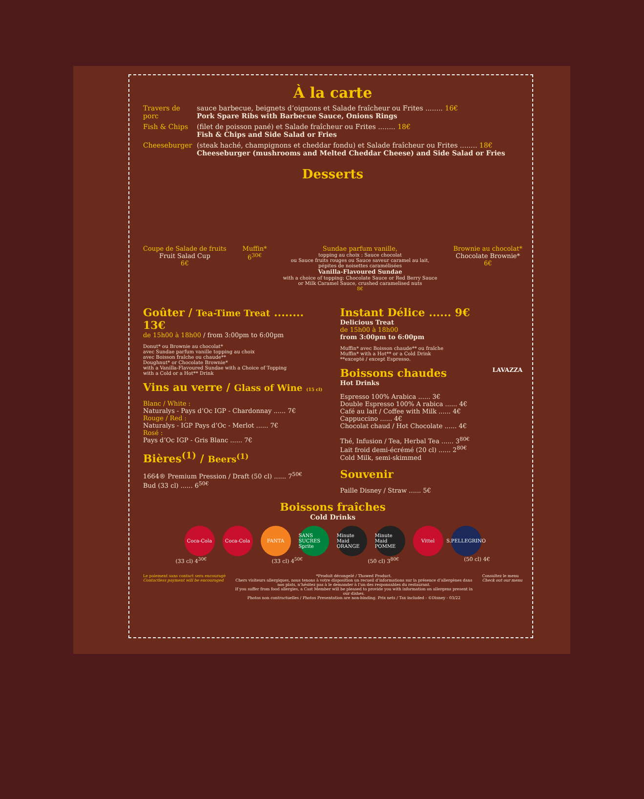À la carte
Travers de porc sauce barbecue, beignets d’oignons et Salade fraîcheur ou Frites ........ 16€
Pork Spare Ribs with Barbecue Sauce, Onions Rings
Fish & Chips (filet de poisson pané) et Salade fraîcheur ou Frites ........ 18€
Fish & Chips and Side Salad or Fries
Cheeseburger (steak haché, champignons et cheddar fondu) et Salade fraîcheur ou Frites ........ 18€
Cheeseburger (mushrooms and Melted Cheddar Cheese) and Side Salad or Fries
Desserts
Coupe de Salade de fruits
Fruit Salad Cup
6€
Muffin*
6<sup>30€</sup>
Sundae parfum vanille,
topping au choix : Sauce chocolat
ou Sauce fruits rouges ou Sauce saveur caramel au lait,
pépites de noisettes caramélisées
Vanilla-Flavoured Sundae
with a choice of topping: Chocolate Sauce or Red Berry Sauce
or Milk Caramel Sauce, crushed caramelised nuts
8€
Brownie au chocolat*
Chocolate Brownie*
6€
Goûter / Tea-Time Treat ........ 13€
de 15h00 à 18h00 / from 3:00pm to 6:00pm
Donut* ou Brownie au chocolat*
avec Sundae parfum vanille topping au choix
avec Boisson fraîche ou chaude**
Doughnut* or Chocolate Brownie*
with a Vanilla-Flavoured Sundae with a Choice of Topping
with a Cold or a Hot** Drink
Vins au verre / Glass of Wine (15 cl)
Blanc / White :
Naturalys - Pays d’Oc IGP - Chardonnay ...... 7€
Rouge / Red :
Naturalys - IGP Pays d’Oc - Merlot ...... 7€
Rosé :
Pays d’Oc IGP - Gris Blanc ...... 7€
Bières<sup>(1)</sup> / Beers<sup>(1)</sup>
1664® Premium Pression / Draft (50 cl) ...... 7<sup>50€</sup>
Bud (33 cl) ...... 6<sup>50€</sup>
Instant Délice ...... 9€
Delicious Treat
de 15h00 à 18h00
from 3:00pm to 6:00pm
Muffin* avec Boisson chaude** ou fraîche
Muffin* with a Hot** or a Cold Drink
**excepté / except Espresso.
Boissons chaudes LAVAZZA
Hot Drinks
Espresso 100% Arabica ...... 3€
Double Espresso 100% A rabica ...... 4€
Café au lait / Coffee with Milk ...... 4€
Cappuccino ...... 4€
Chocolat chaud / Hot Chocolate ...... 4€
Thé, Infusion / Tea, Herbal Tea ...... 3<sup>80€</sup>
Lait froid demi-écrémé (20 cl) ...... 2<sup>80€</sup>
Cold Milk, semi-skimmed
Souvenir
Paille Disney / Straw ...... 5€
Boissons fraîches
Cold Drinks
Coca-Cola Coca-Cola FANTA SANS SUCRES Sprite
Minute Maid ORANGE
Minute Maid POMME
Vittel S.PELLEGRINO
(33 cl) 4<sup>30€</sup> (33 cl) 4<sup>50€</sup> (50 cl) 3<sup>80€</sup> (50 cl) 4€
Le paiement sans contact sera encouragé
Contactless payment will be encouraged
*Produit décongelé / Thawed Product.
Chers visiteurs allergiques, nous tenons à votre disposition un recueil d’informations sur la présence d’allergènes dans nos plats, n’hésitez pas à le demander à l’un des responsables du restaurant.
If you suffer from food allergies, a Cast Member will be pleased to provide you with information on allergens present in our dishes.
Photos non contractuelles / Photos Presentation are non-binding. Prix nets / Tax included - ©Disney - 03/22
Consultez le menu
Check out our menu